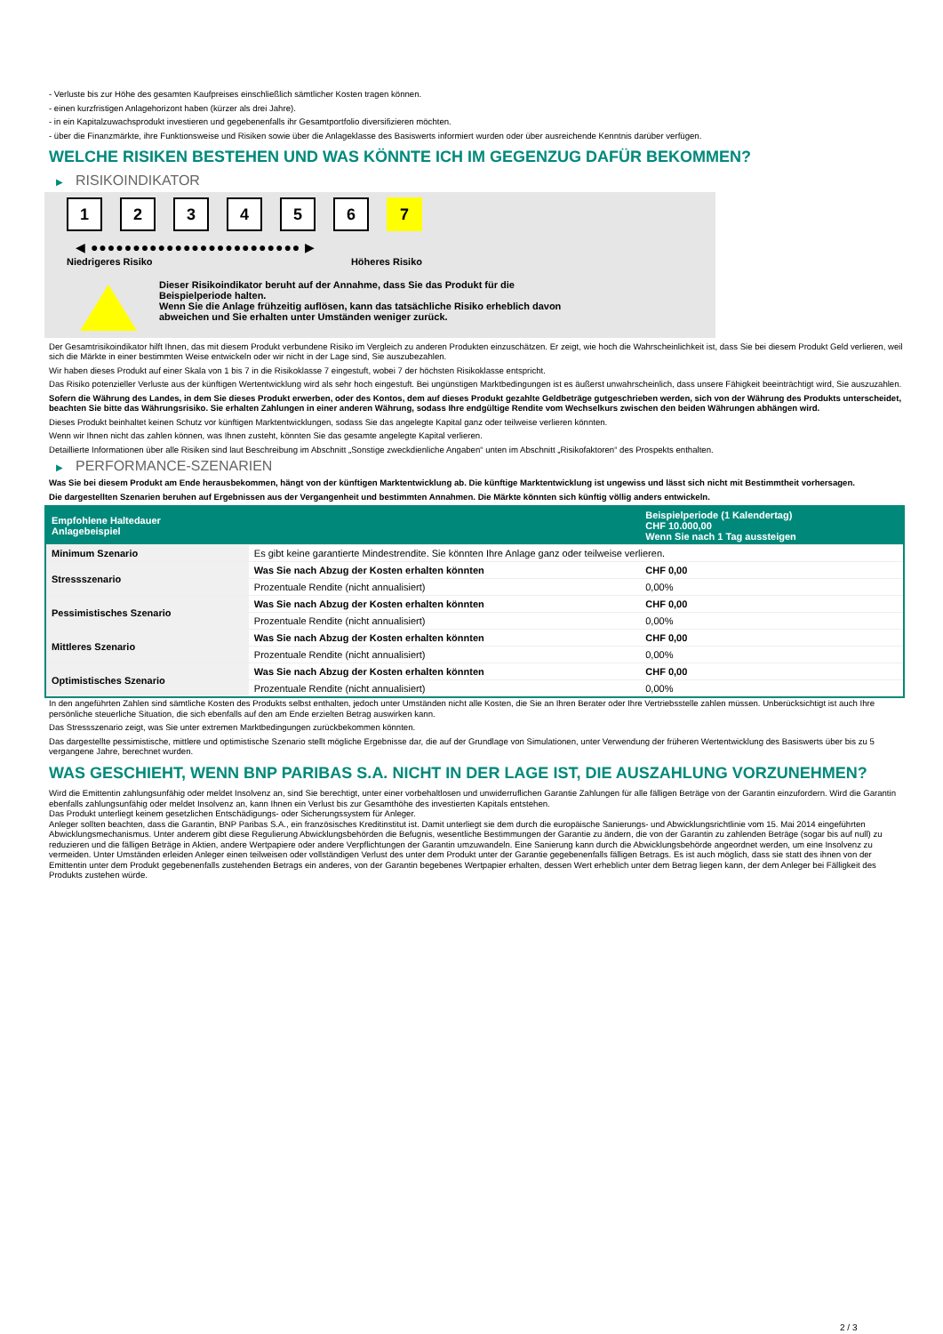- Verluste bis zur Höhe des gesamten Kaufpreises einschließlich sämtlicher Kosten tragen können.
- einen kurzfristigen Anlagehorizont haben (kürzer als drei Jahre).
- in ein Kapitalzuwachsprodukt investieren und gegebenenfalls ihr Gesamtportfolio diversifizieren möchten.
- über die Finanzmärkte, ihre Funktionsweise und Risiken sowie über die Anlageklasse des Basiswerts informiert wurden oder über ausreichende Kenntnis darüber verfügen.
WELCHE RISIKEN BESTEHEN UND WAS KÖNNTE ICH IM GEGENZUG DAFÜR BEKOMMEN?
▶ RISIKOINDIKATOR
1 2 3 4 5 6 7
◀ ●●●●●●●●●●●●●●●●●●●●●●●●● ▶
Niedrigeres Risiko Höheres Risiko
Dieser Risikoindikator beruht auf der Annahme, dass Sie das Produkt für die
Beispielperiode halten.
Wenn Sie die Anlage frühzeitig auflösen, kann das tatsächliche Risiko erheblich davon
abweichen und Sie erhalten unter Umständen weniger zurück.
Der Gesamtrisikoindikator hilft Ihnen, das mit diesem Produkt verbundene Risiko im Vergleich zu anderen Produkten einzuschätzen. Er zeigt, wie hoch die Wahrscheinlichkeit ist, dass Sie bei diesem Produkt Geld verlieren, weil sich die Märkte in einer bestimmten Weise entwickeln oder wir nicht in der Lage sind, Sie auszubezahlen.
Wir haben dieses Produkt auf einer Skala von 1 bis 7 in die Risikoklasse 7 eingestuft, wobei 7 der höchsten Risikoklasse entspricht.
Das Risiko potenzieller Verluste aus der künftigen Wertentwicklung wird als sehr hoch eingestuft. Bei ungünstigen Marktbedingungen ist es äußerst unwahrscheinlich, dass unsere Fähigkeit beeinträchtigt wird, Sie auszuzahlen.
Sofern die Währung des Landes, in dem Sie dieses Produkt erwerben, oder des Kontos, dem auf dieses Produkt gezahlte Geldbeträge gutgeschrieben werden, sich von der Währung des Produkts unterscheidet, beachten Sie bitte das Währungsrisiko. Sie erhalten Zahlungen in einer anderen Währung, sodass Ihre endgültige Rendite vom Wechselkurs zwischen den beiden Währungen abhängen wird.
Dieses Produkt beinhaltet keinen Schutz vor künftigen Marktentwicklungen, sodass Sie das angelegte Kapital ganz oder teilweise verlieren könnten.
Wenn wir Ihnen nicht das zahlen können, was Ihnen zusteht, könnten Sie das gesamte angelegte Kapital verlieren.
Detaillierte Informationen über alle Risiken sind laut Beschreibung im Abschnitt „Sonstige zweckdienliche Angaben“ unten im Abschnitt „Risikofaktoren“ des Prospekts enthalten.
▶ PERFORMANCE-SZENARIEN
Was Sie bei diesem Produkt am Ende herausbekommen, hängt von der künftigen Marktentwicklung ab. Die künftige Marktentwicklung ist ungewiss und lässt sich nicht mit Bestimmtheit vorhersagen.
Die dargestellten Szenarien beruhen auf Ergebnissen aus der Vergangenheit und bestimmten Annahmen. Die Märkte könnten sich künftig völlig anders entwickeln.
| Empfohlene Haltedauer Anlagebeispiel | | Beispielperiode (1 Kalendertag) CHF 10.000,00 Wenn Sie nach 1 Tag aussteigen |
| --- | --- | --- |
| Minimum Szenario | Es gibt keine garantierte Mindestrendite. Sie könnten Ihre Anlage ganz oder teilweise verlieren. | |
| Stressszenario | Was Sie nach Abzug der Kosten erhalten könnten | CHF 0,00 |
| | Prozentuale Rendite (nicht annualisiert) | 0,00% |
| Pessimistisches Szenario | Was Sie nach Abzug der Kosten erhalten könnten | CHF 0,00 |
| | Prozentuale Rendite (nicht annualisiert) | 0,00% |
| Mittleres Szenario | Was Sie nach Abzug der Kosten erhalten könnten | CHF 0,00 |
| | Prozentuale Rendite (nicht annualisiert) | 0,00% |
| Optimistisches Szenario | Was Sie nach Abzug der Kosten erhalten könnten | CHF 0,00 |
| | Prozentuale Rendite (nicht annualisiert) | 0,00% |
In den angeführten Zahlen sind sämtliche Kosten des Produkts selbst enthalten, jedoch unter Umständen nicht alle Kosten, die Sie an Ihren Berater oder Ihre Vertriebsstelle zahlen müssen. Unberücksichtigt ist auch Ihre persönliche steuerliche Situation, die sich ebenfalls auf den am Ende erzielten Betrag auswirken kann.
Das Stressszenario zeigt, was Sie unter extremen Marktbedingungen zurückbekommen könnten.
Das dargestellte pessimistische, mittlere und optimistische Szenario stellt mögliche Ergebnisse dar, die auf der Grundlage von Simulationen, unter Verwendung der früheren Wertentwicklung des Basiswerts über bis zu 5 vergangene Jahre, berechnet wurden.
WAS GESCHIEHT, WENN BNP PARIBAS S.A. NICHT IN DER LAGE IST, DIE AUSZAHLUNG VORZUNEHMEN?
Wird die Emittentin zahlungsunfähig oder meldet Insolvenz an, sind Sie berechtigt, unter einer vorbehaltlosen und unwiderruflichen Garantie Zahlungen für alle fälligen Beträge von der Garantin einzufordern. Wird die Garantin ebenfalls zahlungsunfähig oder meldet Insolvenz an, kann Ihnen ein Verlust bis zur Gesamthöhe des investierten Kapitals entstehen.
Das Produkt unterliegt keinem gesetzlichen Entschädigungs- oder Sicherungssystem für Anleger.
Anleger sollten beachten, dass die Garantin, BNP Paribas S.A., ein französisches Kreditinstitut ist. Damit unterliegt sie dem durch die europäische Sanierungs- und Abwicklungsrichtlinie vom 15. Mai 2014 eingeführten Abwicklungsmechanismus. Unter anderem gibt diese Regulierung Abwicklungsbehörden die Befugnis, wesentliche Bestimmungen der Garantie zu ändern, die von der Garantin zu zahlenden Beträge (sogar bis auf null) zu reduzieren und die fälligen Beträge in Aktien, andere Wertpapiere oder andere Verpflichtungen der Garantin umzuwandeln. Eine Sanierung kann durch die Abwicklungsbehörde angeordnet werden, um eine Insolvenz zu vermeiden. Unter Umständen erleiden Anleger einen teilweisen oder vollständigen Verlust des unter dem Produkt unter der Garantie gegebenenfalls fälligen Betrags. Es ist auch möglich, dass sie statt des ihnen von der Emittentin unter dem Produkt gegebenenfalls zustehenden Betrags ein anderes, von der Garantin begebenes Wertpapier erhalten, dessen Wert erheblich unter dem Betrag liegen kann, der dem Anleger bei Fälligkeit des Produkts zustehen würde.
2 / 3